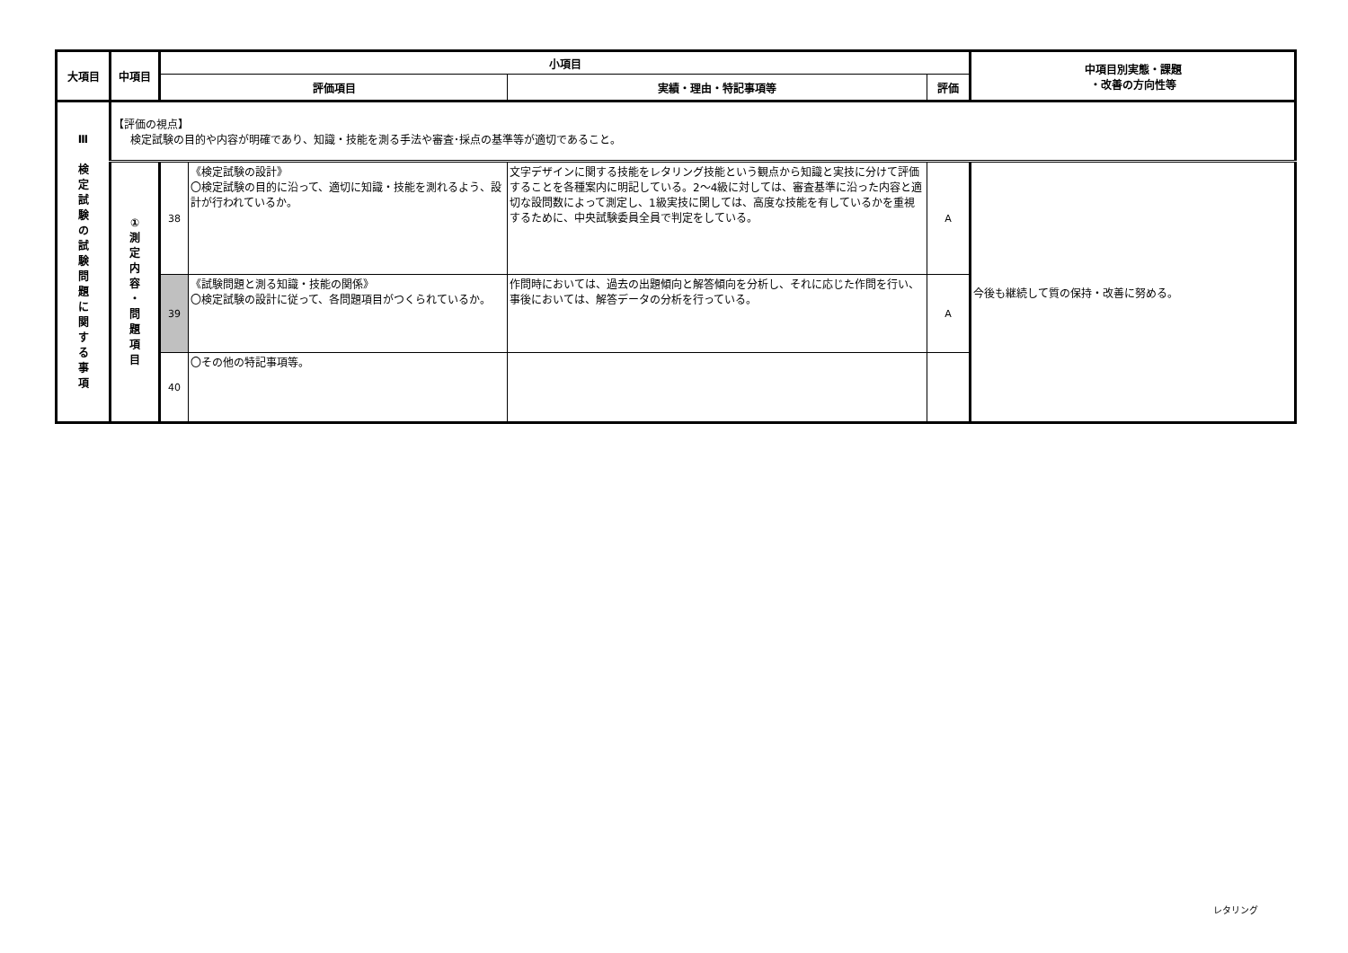| 大項目 | 中項目 | 小項目 | | | | 中項目別実態・課題 ・改善の方向性等 |
| --- | --- | --- | --- | --- | --- | --- |
| | | 評価項目 | | 実績・理由・特記事項等 | 評価 | |
| Ⅲ 検 定 試 験 の 試 験 問 題 に 関 す る 事 項 | 【評価の視点】 検定試験の目的や内容が明確であり、知識・技能を測る手法や審査･採点の基準等が適切であること。 | | | | | |
| | ① 測 定 内 容 ・ 問 題 項 目 | 38 | 《検定試験の設計》 〇検定試験の目的に沿って、適切に知識・技能を測れるよう、設計が行われているか。 | 文字デザインに関する技能をレタリング技能という観点から知識と実技に分けて評価することを各種案内に明記している。2～4級に対しては、審査基準に沿った内容と適切な設問数によって測定し、1級実技に関しては、高度な技能を有しているかを重視するために、中央試験委員全員で判定をしている。 | A | 今後も継続して質の保持・改善に努める。 |
| | | 39 | 《試験問題と測る知識・技能の関係》 〇検定試験の設計に従って、各問題項目がつくられているか。 | 作問時においては、過去の出題傾向と解答傾向を分析し、それに応じた作問を行い、事後においては、解答データの分析を行っている。 | A | |
| | | 40 | 〇その他の特記事項等。 | | | |
レタリング